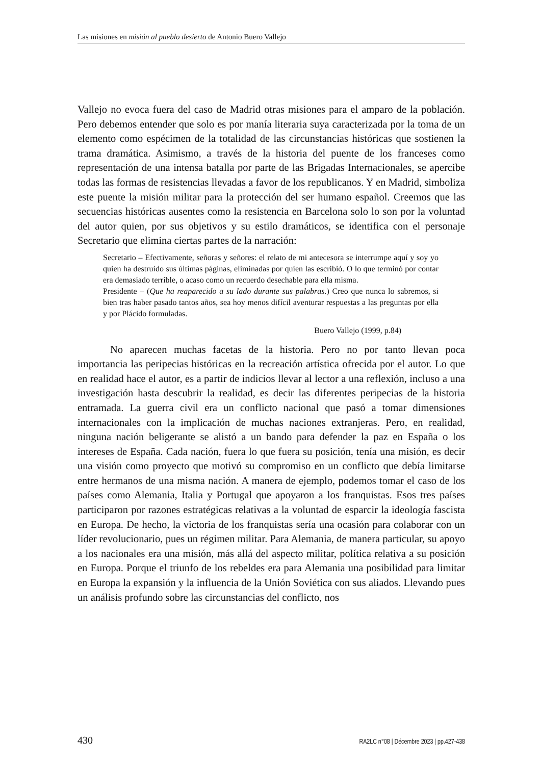Las misiones en misión al pueblo desierto de Antonio Buero Vallejo
Vallejo no evoca fuera del caso de Madrid otras misiones para el amparo de la población. Pero debemos entender que solo es por manía literaria suya caracterizada por la toma de un elemento como espécimen de la totalidad de las circunstancias históricas que sostienen la trama dramática. Asimismo, a través de la historia del puente de los franceses como representación de una intensa batalla por parte de las Brigadas Internacionales, se apercibe todas las formas de resistencias llevadas a favor de los republicanos. Y en Madrid, simboliza este puente la misión militar para la protección del ser humano español. Creemos que las secuencias históricas ausentes como la resistencia en Barcelona solo lo son por la voluntad del autor quien, por sus objetivos y su estilo dramáticos, se identifica con el personaje Secretario que elimina ciertas partes de la narración:
Secretario – Efectivamente, señoras y señores: el relato de mi antecesora se interrumpe aquí y soy yo quien ha destruido sus últimas páginas, eliminadas por quien las escribió. O lo que terminó por contar era demasiado terrible, o acaso como un recuerdo desechable para ella misma.
Presidente – (Que ha reaparecido a su lado durante sus palabras.) Creo que nunca lo sabremos, si bien tras haber pasado tantos años, sea hoy menos difícil aventurar respuestas a las preguntas por ella y por Plácido formuladas.
Buero Vallejo (1999, p.84)
No aparecen muchas facetas de la historia. Pero no por tanto llevan poca importancia las peripecias históricas en la recreación artística ofrecida por el autor. Lo que en realidad hace el autor, es a partir de indicios llevar al lector a una reflexión, incluso a una investigación hasta descubrir la realidad, es decir las diferentes peripecias de la historia entramada. La guerra civil era un conflicto nacional que pasó a tomar dimensiones internacionales con la implicación de muchas naciones extranjeras. Pero, en realidad, ninguna nación beligerante se alistó a un bando para defender la paz en España o los intereses de España. Cada nación, fuera lo que fuera su posición, tenía una misión, es decir una visión como proyecto que motivó su compromiso en un conflicto que debía limitarse entre hermanos de una misma nación. A manera de ejemplo, podemos tomar el caso de los países como Alemania, Italia y Portugal que apoyaron a los franquistas. Esos tres países participaron por razones estratégicas relativas a la voluntad de esparcir la ideología fascista en Europa. De hecho, la victoria de los franquistas sería una ocasión para colaborar con un líder revolucionario, pues un régimen militar. Para Alemania, de manera particular, su apoyo a los nacionales era una misión, más allá del aspecto militar, política relativa a su posición en Europa. Porque el triunfo de los rebeldes era para Alemania una posibilidad para limitar en Europa la expansión y la influencia de la Unión Soviética con sus aliados. Llevando pues un análisis profundo sobre las circunstancias del conflicto, nos
430 RA2LC n°08 | Décembre 2023 | pp.427-438